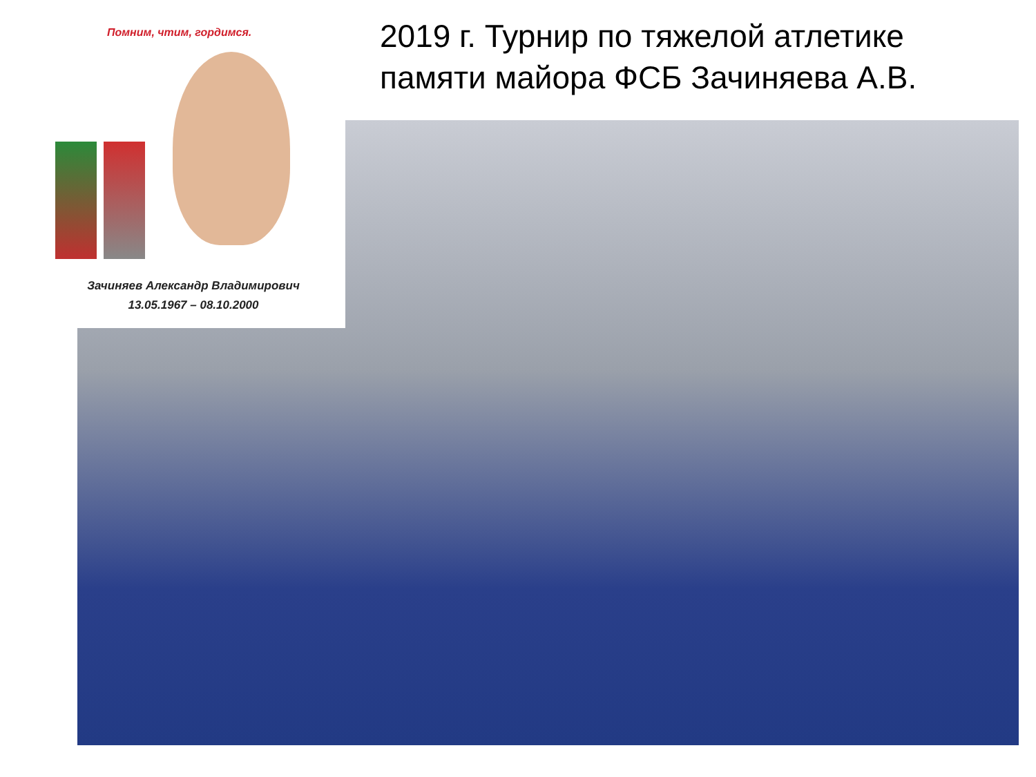2019 г. Турнир по тяжелой атлетике
памяти майора ФСБ Зачиняева А.В.
Помним, чтим, гордимся.
Зачиняев Александр Владимирович
13.05.1967 – 08.10.2000